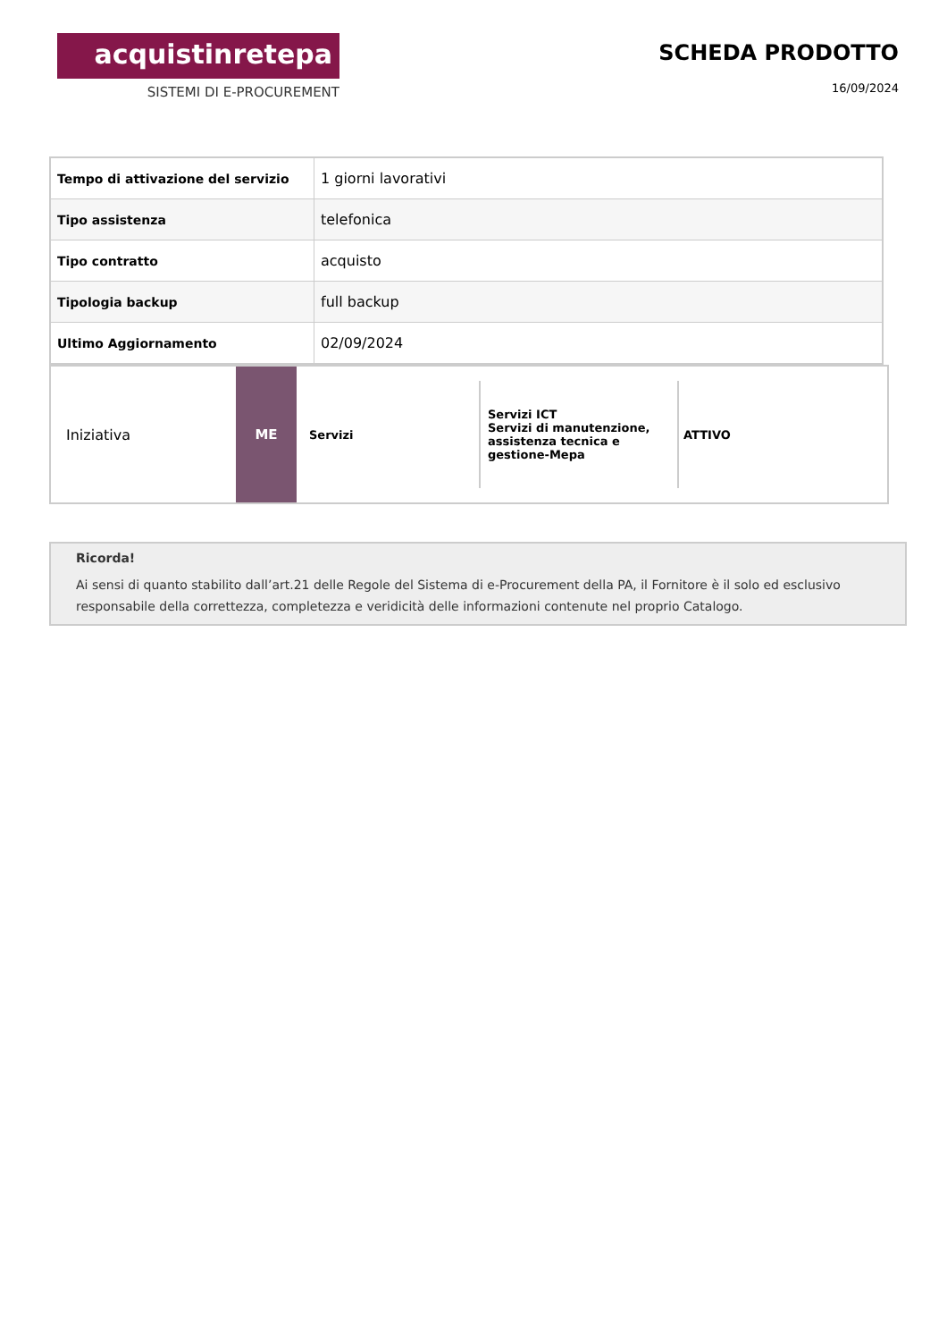acquistinretepa
SISTEMI DI E-PROCUREMENT
SCHEDA PRODOTTO
16/09/2024
| Tempo di attivazione del servizio | 1 giorni lavorativi |
| Tipo assistenza | telefonica |
| Tipo contratto | acquisto |
| Tipologia backup | full backup |
| Ultimo Aggiornamento | 02/09/2024 |
Iniziativa ME
Servizi
Servizi ICT
Servizi di manutenzione, assistenza tecnica e gestione-Mepa
ATTIVO
Ricorda!
Ai sensi di quanto stabilito dall’art.21 delle Regole del Sistema di e-Procurement della PA, il Fornitore è il solo ed esclusivo responsabile della correttezza, completezza e veridicità delle informazioni contenute nel proprio Catalogo.